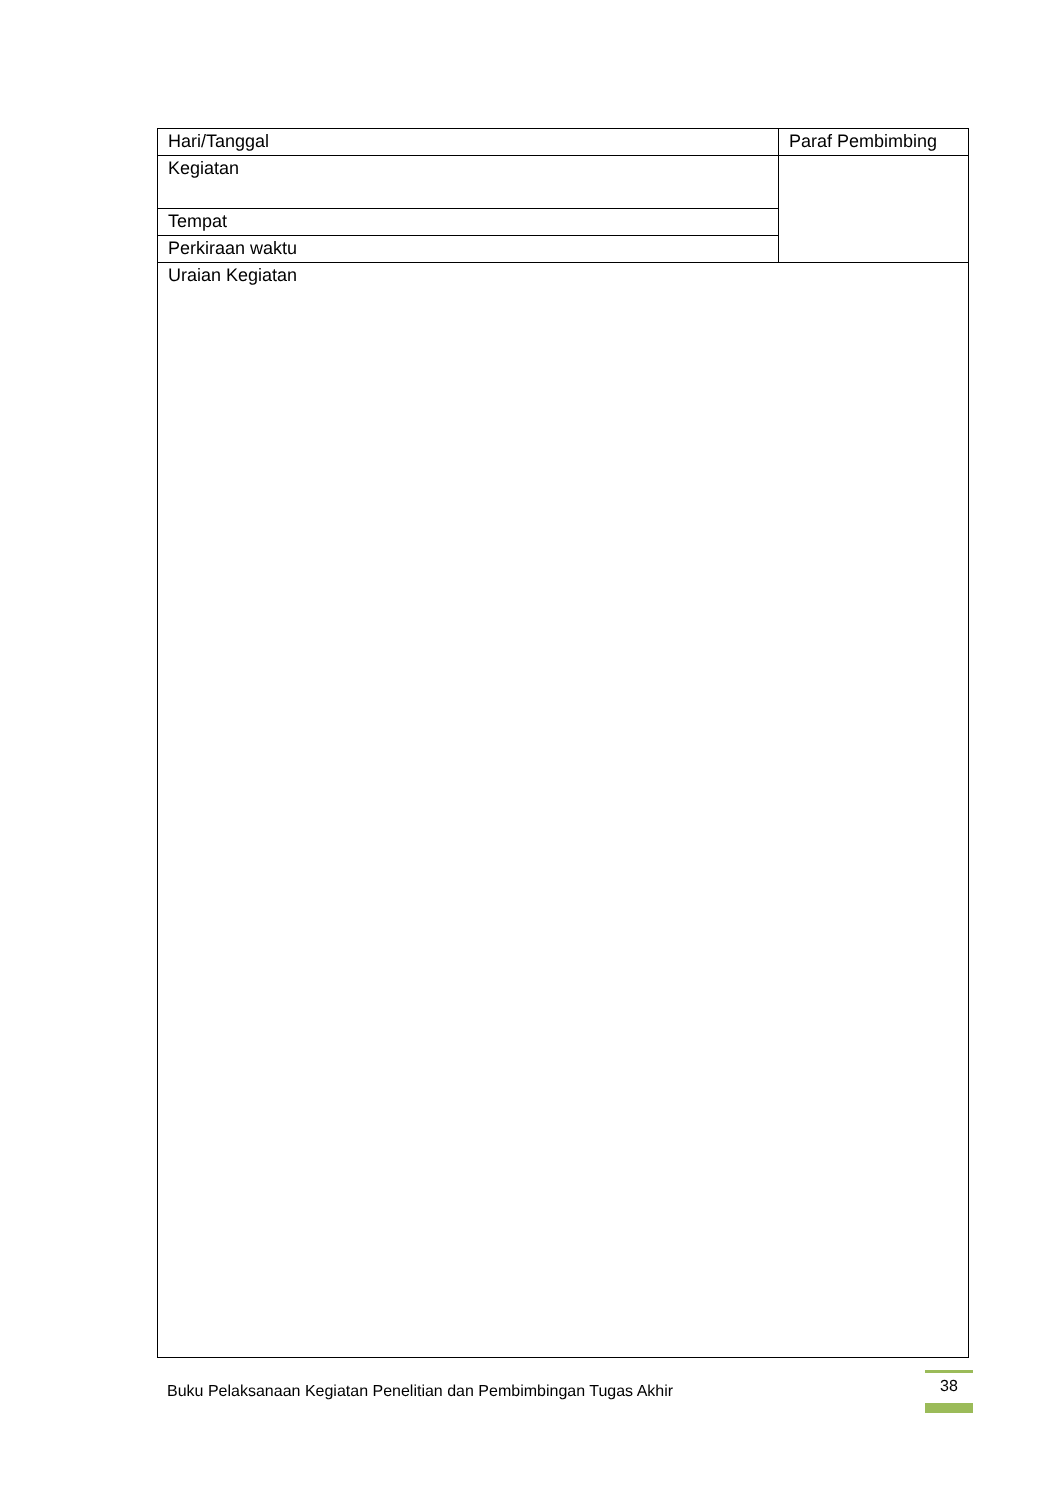| Hari/Tanggal | Paraf Pembimbing |
| Kegiatan | |
| Tempat | |
| Perkiraan waktu | |
| Uraian Kegiatan | |
Buku Pelaksanaan Kegiatan Penelitian dan Pembimbingan Tugas Akhir
38